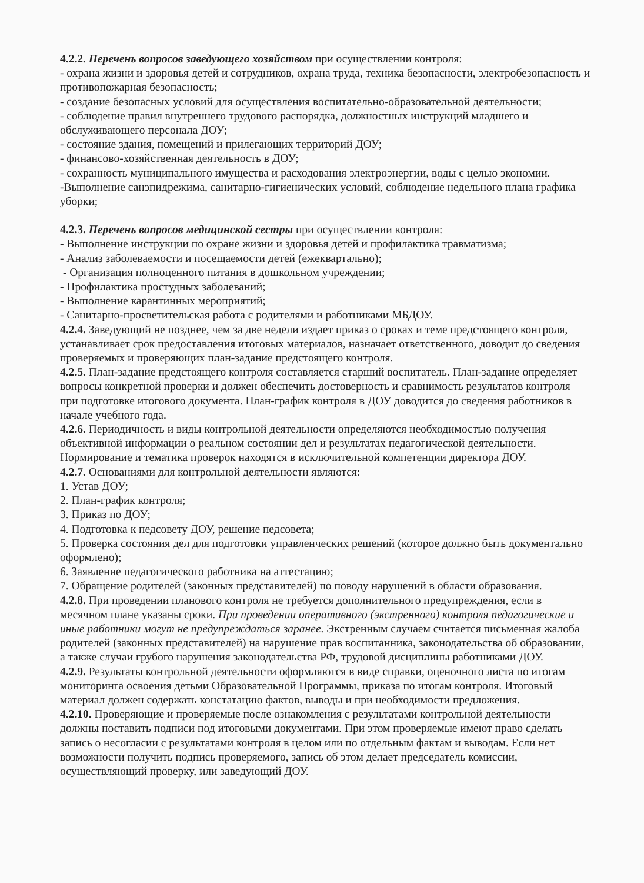4.2.2. Перечень вопросов заведующего хозяйством при осуществлении контроля:
- охрана жизни и здоровья детей и сотрудников, охрана труда, техника безопасности, электробезопасность и противопожарная безопасность;
- создание безопасных условий для осуществления воспитательно-образовательной деятельности;
- соблюдение правил внутреннего трудового распорядка, должностных инструкций младшего и обслуживающего персонала ДОУ;
- состояние здания, помещений и прилегающих территорий ДОУ;
- финансово-хозяйственная деятельность в ДОУ;
- сохранность муниципального имущества и расходования электроэнергии, воды с целью экономии.
-Выполнение санэпидрежима, санитарно-гигиенических условий, соблюдение недельного плана графика уборки;
4.2.3. Перечень вопросов медицинской сестры при осуществлении контроля:
- Выполнение инструкции по охране жизни и здоровья детей и профилактика травматизма;
- Анализ заболеваемости и посещаемости детей (ежеквартально);
- Организация полноценного питания в дошкольном учреждении;
- Профилактика простудных заболеваний;
- Выполнение карантинных мероприятий;
- Санитарно-просветительская работа с родителями и работниками МБДОУ.
4.2.4. Заведующий не позднее, чем за две недели издает приказ о сроках и теме предстоящего контроля, устанавливает срок предоставления итоговых материалов, назначает ответственного, доводит до сведения проверяемых и проверяющих план-задание предстоящего контроля.
4.2.5. План-задание предстоящего контроля составляется старший воспитатель. План-задание определяет вопросы конкретной проверки и должен обеспечить достоверность и сравнимость результатов контроля при подготовке итогового документа. План-график контроля в ДОУ доводится до сведения работников в начале учебного года.
4.2.6. Периодичность и виды контрольной деятельности определяются необходимостью получения объективной информации о реальном состоянии дел и результатах педагогической деятельности. Нормирование и тематика проверок находятся в исключительной компетенции директора ДОУ.
4.2.7. Основаниями для контрольной деятельности являются:
1. Устав ДОУ;
2. План-график контроля;
3. Приказ по ДОУ;
4. Подготовка к педсовету ДОУ, решение педсовета;
5. Проверка состояния дел для подготовки управленческих решений (которое должно быть документально оформлено);
6. Заявление педагогического работника на аттестацию;
7. Обращение родителей (законных представителей) по поводу нарушений в области образования.
4.2.8. При проведении планового контроля не требуется дополнительного предупреждения, если в месячном плане указаны сроки. При проведении оперативного (экстренного) контроля педагогические и иные работники могут не предупреждаться заранее. Экстренным случаем считается письменная жалоба родителей (законных представителей) на нарушение прав воспитанника, законодательства об образовании, а также случаи грубого нарушения законодательства РФ, трудовой дисциплины работниками ДОУ.
4.2.9. Результаты контрольной деятельности оформляются в виде справки, оценочного листа по итогам мониторинга освоения детьми Образовательной Программы, приказа по итогам контроля. Итоговый материал должен содержать констатацию фактов, выводы и при необходимости предложения.
4.2.10. Проверяющие и проверяемые после ознакомления с результатами контрольной деятельности должны поставить подписи под итоговыми документами. При этом проверяемые имеют право сделать запись о несогласии с результатами контроля в целом или по отдельным фактам и выводам. Если нет возможности получить подпись проверяемого, запись об этом делает председатель комиссии, осуществляющий проверку, или заведующий ДОУ.